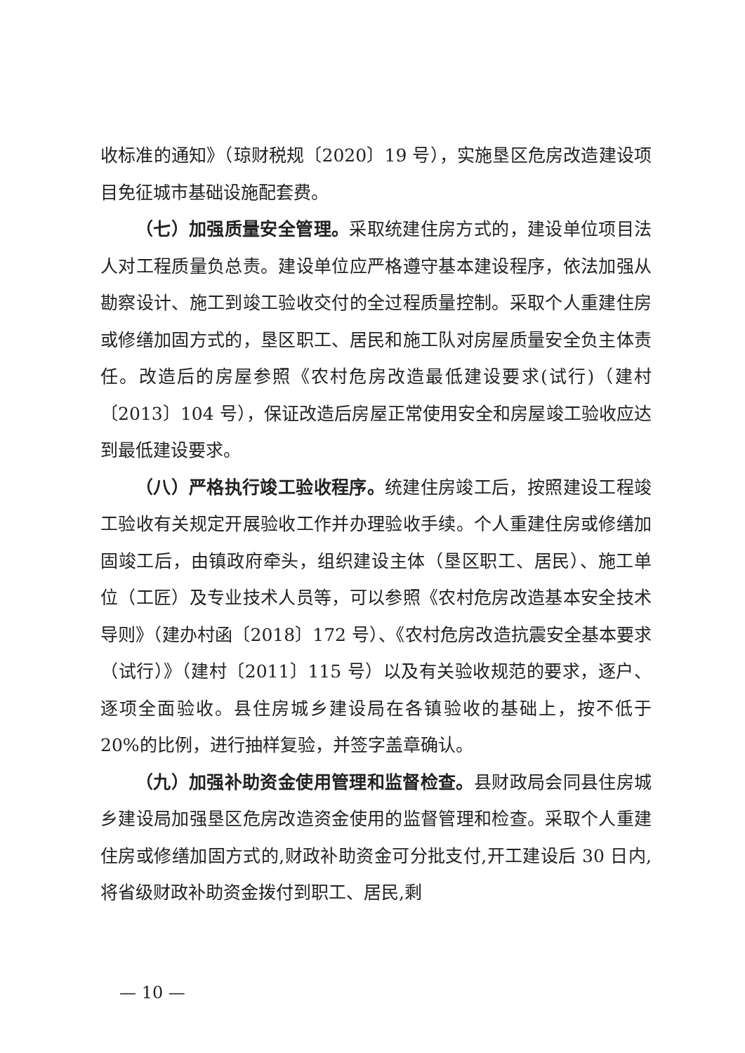收标准的通知》（琼财税规〔2020〕19 号），实施垦区危房改造建设项目免征城市基础设施配套费。
（七）加强质量安全管理。采取统建住房方式的，建设单位项目法人对工程质量负总责。建设单位应严格遵守基本建设程序，依法加强从勘察设计、施工到竣工验收交付的全过程质量控制。采取个人重建住房或修缮加固方式的，垦区职工、居民和施工队对房屋质量安全负主体责任。改造后的房屋参照《农村危房改造最低建设要求(试行)（建村〔2013〕104 号），保证改造后房屋正常使用安全和房屋竣工验收应达到最低建设要求。
（八）严格执行竣工验收程序。统建住房竣工后，按照建设工程竣工验收有关规定开展验收工作并办理验收手续。个人重建住房或修缮加固竣工后，由镇政府牵头，组织建设主体（垦区职工、居民）、施工单位（工匠）及专业技术人员等，可以参照《农村危房改造基本安全技术导则》（建办村函〔2018〕172 号）、《农村危房改造抗震安全基本要求（试行）》（建村〔2011〕115 号）以及有关验收规范的要求，逐户、逐项全面验收。县住房城乡建设局在各镇验收的基础上，按不低于 20%的比例，进行抽样复验，并签字盖章确认。
（九）加强补助资金使用管理和监督检查。县财政局会同县住房城乡建设局加强垦区危房改造资金使用的监督管理和检查。采取个人重建住房或修缮加固方式的,财政补助资金可分批支付,开工建设后 30 日内,将省级财政补助资金拨付到职工、居民,剩
— 10 —